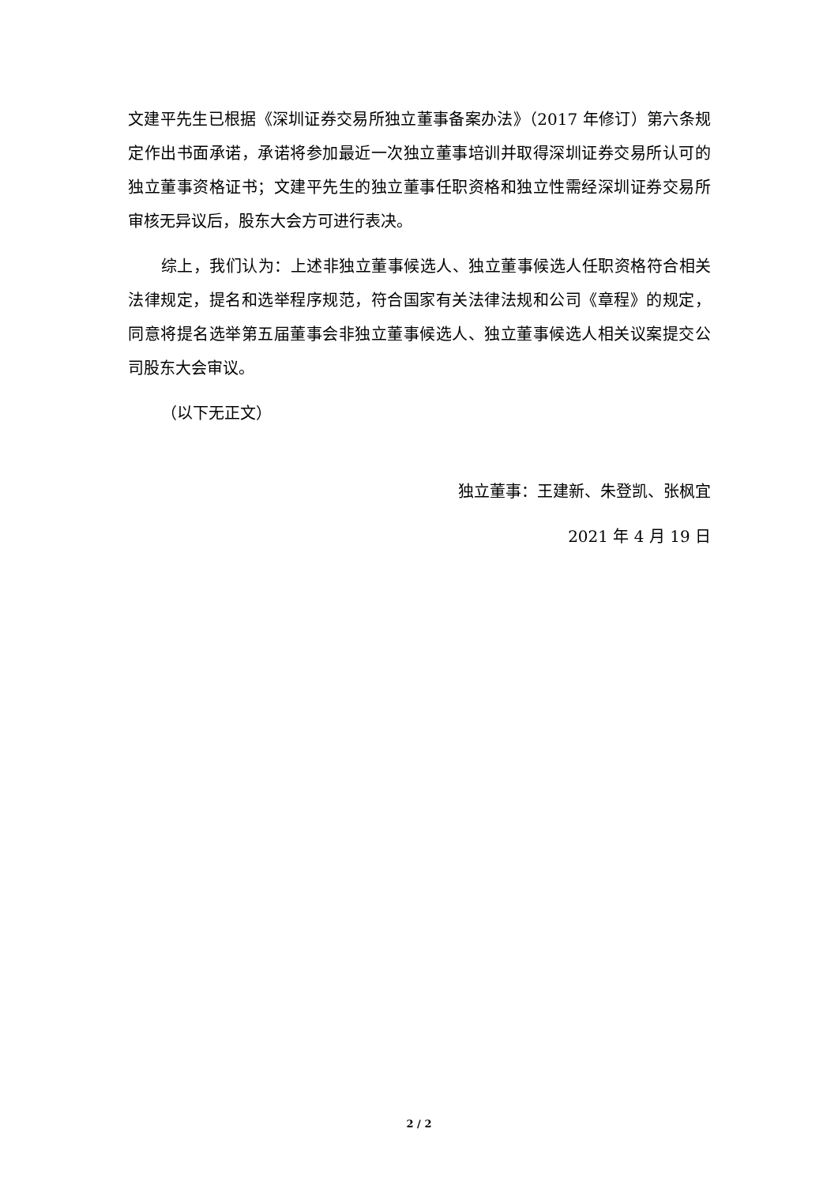文建平先生已根据《深圳证券交易所独立董事备案办法》（2017 年修订）第六条规定作出书面承诺，承诺将参加最近一次独立董事培训并取得深圳证券交易所认可的独立董事资格证书；文建平先生的独立董事任职资格和独立性需经深圳证券交易所审核无异议后，股东大会方可进行表决。
综上，我们认为：上述非独立董事候选人、独立董事候选人任职资格符合相关法律规定，提名和选举程序规范，符合国家有关法律法规和公司《章程》的规定，同意将提名选举第五届董事会非独立董事候选人、独立董事候选人相关议案提交公司股东大会审议。
（以下无正文）
独立董事：王建新、朱登凯、张枫宜
2021 年 4 月 19 日
2 / 2